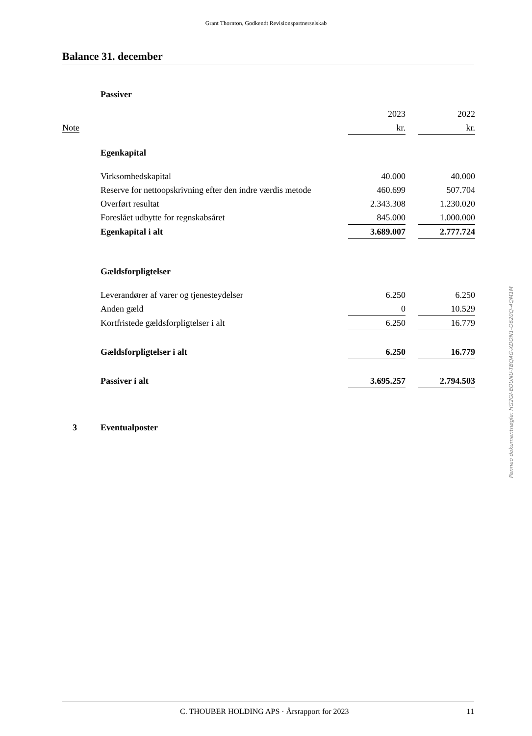Grant Thornton, Godkendt Revisionspartnerselskab
Balance 31. december
| | | Passiver | | | |
| | | | 2023 | | 2022 |
| Note | | | kr. | | kr. |
| | | Egenkapital | | | |
| | | Virksomhedskapital | 40.000 | | 40.000 |
| | | Reserve for nettoopskrivning efter den indre værdis metode | 460.699 | | 507.704 |
| | | Overført resultat | 2.343.308 | | 1.230.020 |
| | | Foreslået udbytte for regnskabsåret | 845.000 | | 1.000.000 |
| | | Egenkapital i alt | 3.689.007 | | 2.777.724 |
| | | Gældsforpligtelser | | | |
| | | Leverandører af varer og tjenesteydelser | 6.250 | | 6.250 |
| | | Anden gæld | 0 | | 10.529 |
| | | Kortfristede gældsforpligtelser i alt | 6.250 | | 16.779 |
| | | Gældsforpligtelser i alt | 6.250 | | 16.779 |
| | | Passiver i alt | 3.695.257 | | 2.794.503 |
| 3 | | Eventualposter | | | |
Penneo dokumentnøgle: HG2GI-EOUNU-TBQAG-XDON1-O620Q-4QM1M
C. THOUBER HOLDING APS · Årsrapport for 2023 11